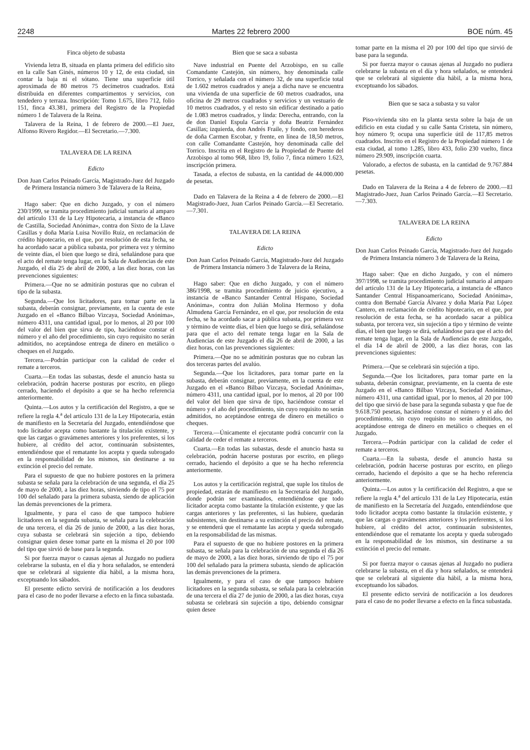2248 Martes 22 febrero 2000 BOE núm. 45
Finca objeto de subasta
Vivienda letra B, situada en planta primera del edificio sito en la calle San Ginés, números 10 y 12, de esta ciudad, sin contar la baja ni el sótano. Tiene una superficie útil aproximada de 80 metros 75 decímetros cuadrados. Está distribuida en diferentes compartimentos y servicios, con tendedero y terraza. Inscripción: Tomo 1.675, libro 712, folio 151, finca 43.381, primera del Registro de la Propiedad número 1 de Talavera de la Reina.
Talavera de la Reina, 1 de febrero de 2000.—El Juez, Alfonso Rivero Regidor.—El Secretario.—7.300.
TALAVERA DE LA REINA
Edicto
Don Juan Carlos Peinado García, Magistrado-Juez del Juzgado de Primera Instancia número 3 de Talavera de la Reina,
Hago saber: Que en dicho Juzgado, y con el número 230/1999, se tramita procedimiento judicial sumario al amparo del artículo 131 de la Ley Hipotecaria, a instancia de «Banco de Castilla, Sociedad Anónima», contra don Sixto de la Llave Casillas y doña María Luisa Novillo Ruiz, en reclamación de crédito hipotecario, en el que, por resolución de esta fecha, se ha acordado sacar a pública subasta, por primera vez y término de veinte días, el bien que luego se dirá, señalándose para que el acto del remate tenga lugar, en la Sala de Audiencias de este Juzgado, el día 25 de abril de 2000, a las diez horas, con las prevenciones siguientes:
Primera.—Que no se admitirán posturas que no cubran el tipo de la subasta.
Segunda.—Que los licitadores, para tomar parte en la subasta, deberán consignar, previamente, en la cuenta de este Juzgado en el «Banco Bilbao Vizcaya, Sociedad Anónima», número 4311, una cantidad igual, por lo menos, al 20 por 100 del valor del bien que sirva de tipo, haciéndose constar el número y el año del procedimiento, sin cuyo requisito no serán admitidos, no aceptándose entrega de dinero en metálico o cheques en el Juzgado.
Tercera.—Podrán participar con la calidad de ceder el remate a terceros.
Cuarta.—En todas las subastas, desde el anuncio hasta su celebración, podrán hacerse posturas por escrito, en pliego cerrado, haciendo el depósito a que se ha hecho referencia anteriormente.
Quinta.—Los autos y la certificación del Registro, a que se refiere la regla 4.<sup>a</sup> del artículo 131 de la Ley Hipotecaria, están de manifiesto en la Secretaría del Juzgado, entendiéndose que todo licitador acepta como bastante la titulación existente, y que las cargas o gravámenes anteriores y los preferentes, si los hubiere, al crédito del actor, continuarán subsistentes, entendiéndose que el rematante los acepta y queda subrogado en la responsabilidad de los mismos, sin destinarse a su extinción el precio del remate.
Para el supuesto de que no hubiere postores en la primera subasta se señala para la celebración de una segunda, el día 25 de mayo de 2000, a las diez horas, sirviendo de tipo el 75 por 100 del señalado para la primera subasta, siendo de aplicación las demás prevenciones de la primera.
Igualmente, y para el caso de que tampoco hubiere licitadores en la segunda subasta, se señala para la celebración de una tercera, el día 26 de junio de 2000, a las diez horas, cuya subasta se celebrará sin sujeción a tipo, debiendo consignar quien desee tomar parte en la misma el 20 por 100 del tipo que sirvió de base para la segunda.
Si por fuerza mayor o causas ajenas al Juzgado no pudiera celebrarse la subasta, en el día y hora señalados, se entenderá que se celebrará al siguiente día hábil, a la misma hora, exceptuando los sábados.
El presente edicto servirá de notificación a los deudores para el caso de no poder llevarse a efecto en la finca subastada.
Bien que se saca a subasta
Nave industrial en Puente del Arzobispo, en su calle Comandante Castejón, sin número, hoy denominada calle Torrico, y señalada con el número 32, de una superficie total de 1.602 metros cuadrados y aneja a dicha nave se encuentra una vivienda de una superficie de 60 metros cuadrados, una oficina de 29 metros cuadrados y servicios y un vestuario de 10 metros cuadrados, y el resto sin edificar destinado a patio de 1.083 metros cuadrados, y linda: Derecha, entrando, con la de don Daniel Espula García y doña Beatriz Fernández Casillas; izquierda, don Andrés Fraile, y fondo, con herederos de doña Carmen Escobar, y frente, en línea de 18,50 metros, con calle Comandante Castejón, hoy denominada calle del Torrico. Inscrita en el Registro de la Propiedad de Puente del Arzobispo al tomo 968, libro 19, folio 7, finca número 1.623, inscripción primera.
Tasada, a efectos de subasta, en la cantidad de 44.000.000 de pesetas.
Dado en Talavera de la Reina a 4 de febrero de 2000.—El Magistrado-Juez, Juan Carlos Peinado García.—El Secretario.—7.301.
TALAVERA DE LA REINA
Edicto
Don Juan Carlos Peinado García, Magistrado-Juez del Juzgado de Primera Instancia número 3 de Talavera de la Reina,
Hago saber: Que en dicho Juzgado, y con el número 386/1998, se tramita procedimiento de juicio ejecutivo, a instancia de «Banco Santander Central Hispano, Sociedad Anónima», contra don Julián Molina Hermoso y doña Almudena García Fernández, en el que, por resolución de esta fecha, se ha acordado sacar a pública subasta, por primera vez y término de veinte días, el bien que luego se dirá, señalándose para que el acto del remate tenga lugar en la Sala de Audiencias de este Juzgado el día 26 de abril de 2000, a las diez horas, con las prevenciones siguientes:
Primera.—Que no se admitirán posturas que no cubran las dos terceras partes del avalúo.
Segunda.—Que los licitadores, para tomar parte en la subasta, deberán consignar, previamente, en la cuenta de este Juzgado en el «Banco Bilbao Vizcaya, Sociedad Anónima», número 4311, una cantidad igual, por lo menos, al 20 por 100 del valor del bien que sirva de tipo, haciéndose constar el número y el año del procedimiento, sin cuyo requisito no serán admitidos, no aceptándose entrega de dinero en metálico o cheques.
Tercera.—Únicamente el ejecutante podrá concurrir con la calidad de ceder el remate a terceros.
Cuarta.—En todas las subastas, desde el anuncio hasta su celebración, podrán hacerse posturas por escrito, en pliego cerrado, haciendo el depósito a que se ha hecho referencia anteriormente.
Los autos y la certificación registral, que suple los títulos de propiedad, estarán de manifiesto en la Secretaría del Juzgado, donde podrán ser examinados, entendiéndose que todo licitador acepta como bastante la titulación existente, y que las cargas anteriores y las preferentes, si las hubiere, quedarán subsistentes, sin destinarse a su extinción el precio del remate, y se entenderá que el rematante las acepta y queda subrogado en la responsabilidad de las mismas.
Para el supuesto de que no hubiere postores en la primera subasta, se señala para la celebración de una segunda el día 26 de mayo de 2000, a las diez horas, sirviendo de tipo el 75 por 100 del señalado para la primera subasta, siendo de aplicación las demás prevenciones de la primera.
Igualmente, y para el caso de que tampoco hubiere licitadores en la segunda subasta, se señala para la celebración de una tercera el día 27 de junio de 2000, a las diez horas, cuya subasta se celebrará sin sujeción a tipo, debiendo consignar quien desee
tomar parte en la misma el 20 por 100 del tipo que sirvió de base para la segunda.
Si por fuerza mayor o causas ajenas al Juzgado no pudiera celebrarse la subasta en el día y hora señalados, se entenderá que se celebrará al siguiente día hábil, a la misma hora, exceptuando los sábados.
Bien que se saca a subasta y su valor
Piso-vivienda sito en la planta sexta sobre la baja de un edificio en esta ciudad y su calle Santa Cristeta, sin número, hoy número 9; ocupa una superficie útil de 117,85 metros cuadrados. Inscrito en el Registro de la Propiedad número 1 de esta ciudad, al tomo 1.285, libro 433, folio 230 vuelto, finca número 29.909, inscripción cuarta.
Valorado, a efectos de subasta, en la cantidad de 9.767.884 pesetas.
Dado en Talavera de la Reina a 4 de febrero de 2000.—El Magistrado-Juez, Juan Carlos Peinado García.—El Secretario.—7.303.
TALAVERA DE LA REINA
Edicto
Don Juan Carlos Peinado García, Magistrado-Juez del Juzgado de Primera Instancia número 3 de Talavera de la Reina,
Hago saber: Que en dicho Juzgado, y con el número 397/1998, se tramita procedimiento judicial sumario al amparo del artículo 131 de la Ley Hipotecaria, a instancia de «Banco Santander Central Hispanoamericano, Sociedad Anónima», contra don Bernabé García Álvarez y doña María Paz López Cantero, en reclamación de crédito hipotecario, en el que, por resolución de esta fecha, se ha acordado sacar a pública subasta, por tercera vez, sin sujeción a tipo y término de veinte días, el bien que luego se dirá, señalándose para que el acto del remate tenga lugar, en la Sala de Audiencias de este Juzgado, el día 14 de abril de 2000, a las diez horas, con las prevenciones siguientes:
Primera.—Que se celebrará sin sujeción a tipo.
Segunda.—Que los licitadores, para tomar parte en la subasta, deberán consignar, previamente, en la cuenta de este Juzgado en el «Banco Bilbao Vizcaya, Sociedad Anónima», número 4311, una cantidad igual, por lo menos, al 20 por 100 del tipo que sirvió de base para la segunda subasta y que fue de 9.618.750 pesetas, haciéndose constar el número y el año del procedimiento, sin cuyo requisito no serán admitidos, no aceptándose entrega de dinero en metálico o cheques en el Juzgado.
Tercera.—Podrán participar con la calidad de ceder el remate a terceros.
Cuarta.—En la subasta, desde el anuncio hasta su celebración, podrán hacerse posturas por escrito, en pliego cerrado, haciendo el depósito a que se ha hecho referencia anteriormente.
Quinta.—Los autos y la certificación del Registro, a que se refiere la regla 4.<sup>a</sup> del artículo 131 de la Ley Hipotecaria, están de manifiesto en la Secretaría del Juzgado, entendiéndose que todo licitador acepta como bastante la titulación existente, y que las cargas o gravámenes anteriores y los preferentes, si los hubiere, al crédito del actor, continuarán subsistentes, entendiéndose que el rematante los acepta y queda subrogado en la responsabilidad de los mismos, sin destinarse a su extinción el precio del remate.
Si por fuerza mayor o causas ajenas al Juzgado no pudiera celebrarse la subasta, en el día y hora señalados, se entenderá que se celebrará al siguiente día hábil, a la misma hora, exceptuando los sábados.
El presente edicto servirá de notificación a los deudores para el caso de no poder llevarse a efecto en la finca subastada.